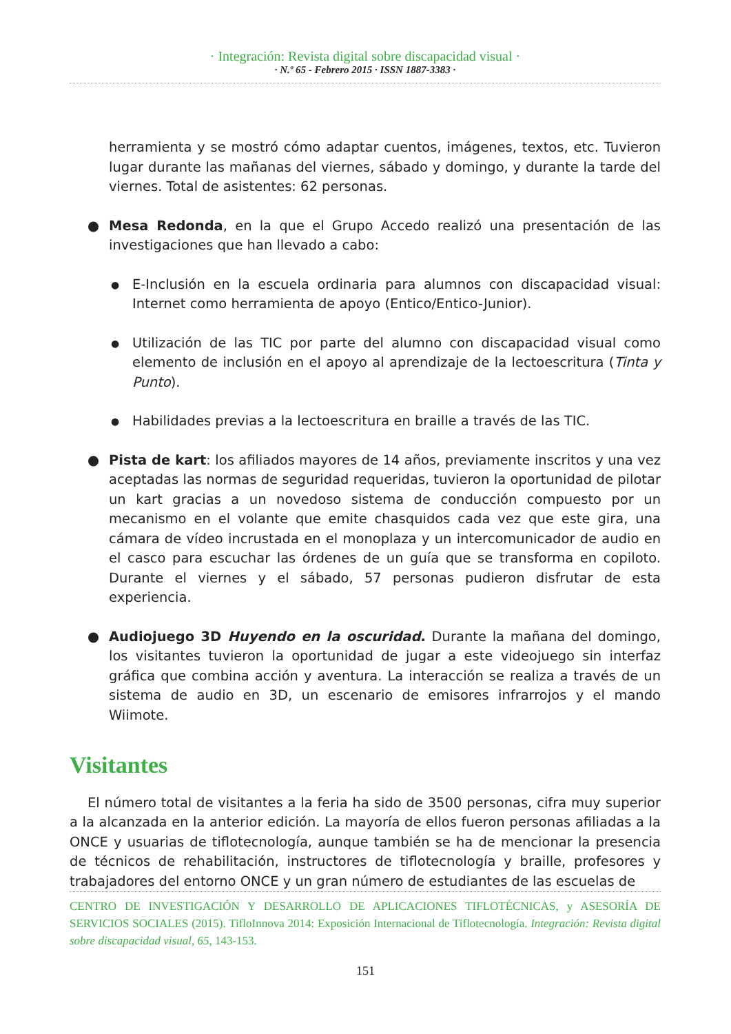· Integración: Revista digital sobre discapacidad visual ·
· N.º 65 - Febrero 2015 · ISSN 1887-3383 ·
herramienta y se mostró cómo adaptar cuentos, imágenes, textos, etc. Tuvieron lugar durante las mañanas del viernes, sábado y domingo, y durante la tarde del viernes. Total de asistentes: 62 personas.
● Mesa Redonda, en la que el Grupo Accedo realizó una presentación de las investigaciones que han llevado a cabo:
● E-Inclusión en la escuela ordinaria para alumnos con discapacidad visual: Internet como herramienta de apoyo (Entico/Entico-Junior).
● Utilización de las TIC por parte del alumno con discapacidad visual como elemento de inclusión en el apoyo al aprendizaje de la lectoescritura (Tinta y Punto).
● Habilidades previas a la lectoescritura en braille a través de las TIC.
● Pista de kart: los afiliados mayores de 14 años, previamente inscritos y una vez aceptadas las normas de seguridad requeridas, tuvieron la oportunidad de pilotar un kart gracias a un novedoso sistema de conducción compuesto por un mecanismo en el volante que emite chasquidos cada vez que este gira, una cámara de vídeo incrustada en el monoplaza y un intercomunicador de audio en el casco para escuchar las órdenes de un guía que se transforma en copiloto. Durante el viernes y el sábado, 57 personas pudieron disfrutar de esta experiencia.
● Audiojuego 3D Huyendo en la oscuridad. Durante la mañana del domingo, los visitantes tuvieron la oportunidad de jugar a este videojuego sin interfaz gráfica que combina acción y aventura. La interacción se realiza a través de un sistema de audio en 3D, un escenario de emisores infrarrojos y el mando Wiimote.
Visitantes
El número total de visitantes a la feria ha sido de 3500 personas, cifra muy superior a la alcanzada en la anterior edición. La mayoría de ellos fueron personas afiliadas a la ONCE y usuarias de tiflotecnología, aunque también se ha de mencionar la presencia de técnicos de rehabilitación, instructores de tiflotecnología y braille, profesores y trabajadores del entorno ONCE y un gran número de estudiantes de las escuelas de
CENTRO DE INVESTIGACIÓN Y DESARROLLO DE APLICACIONES TIFLOTÉCNICAS, y ASESORÍA DE SERVICIOS SOCIALES (2015). TifloInnova 2014: Exposición Internacional de Tiflotecnología. Integración: Revista digital sobre discapacidad visual, 65, 143-153.
151